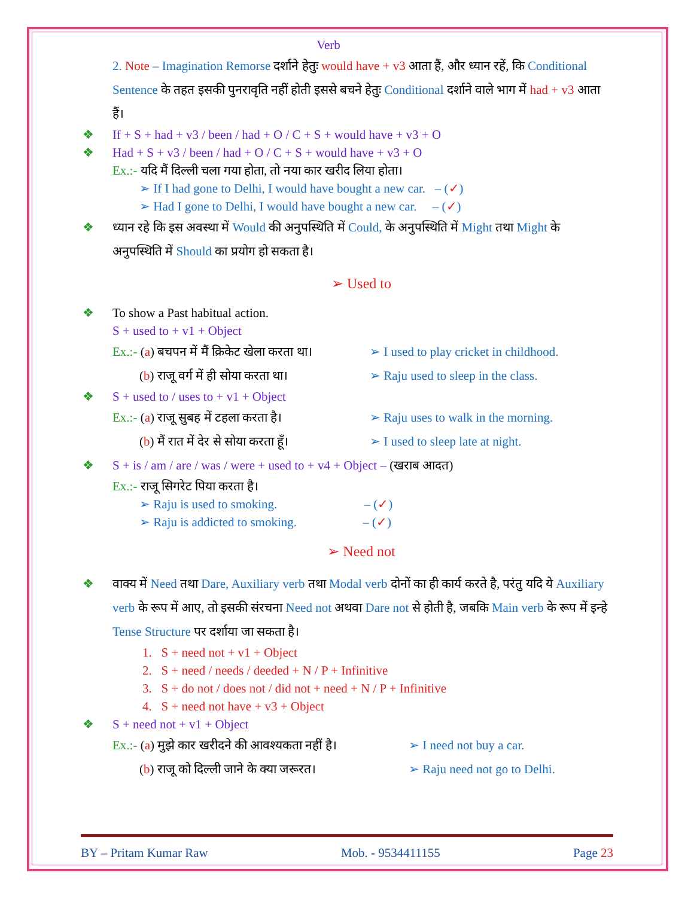Verb
2. Note – Imagination Remorse दर्शाने हेतुः would have + v3 आता हैं, और ध्यान रहें, कि Conditional Sentence के तहत इसकी पुनरावृति नहीं होती इससे बचने हेतुः Conditional दर्शाने वाले भाग में had + v3 आता हैं।
❖ If + S + had + v3 / been / had + O / C + S + would have + v3 + O
❖ Had + S + v3 / been / had + O / C + S + would have + v3 + O
Ex.:- यदि मैं दिल्ली चला गया होता, तो नया कार खरीद लिया होता।
➢ If I had gone to Delhi, I would have bought a new car. – (✓)
➢ Had I gone to Delhi, I would have bought a new car. – (✓)
❖ ध्यान रहे कि इस अवस्था में Would की अनुपस्थिति में Could, के अनुपस्थिति में Might तथा Might के अनुपस्थिति में Should का प्रयोग हो सकता है।
➢ Used to
❖ To show a Past habitual action.
S + used to + v1 + Object
Ex.:- (a) बचपन में मैं क्रिकेट खेला करता था। ➢ I used to play cricket in childhood.
(b) राजू वर्ग में ही सोया करता था। ➢ Raju used to sleep in the class.
❖ S + used to / uses to + v1 + Object
Ex.:- (a) राजू सुबह में टहला करता है। ➢ Raju uses to walk in the morning.
(b) मैं रात में देर से सोया करता हूँ। ➢ I used to sleep late at night.
❖ S + is / am / are / was / were + used to + v4 + Object – (खराब आदत)
Ex.:- राजू सिगरेट पिया करता है।
➢ Raju is used to smoking. – (✓)
➢ Raju is addicted to smoking. – (✓)
➢ Need not
❖ वाक्य में Need तथा Dare, Auxiliary verb तथा Modal verb दोनों का ही कार्य करते है, परंतु यदि ये Auxiliary verb के रूप में आए, तो इसकी संरचना Need not अथवा Dare not से होती है, जबकि Main verb के रूप में इन्हे Tense Structure पर दर्शाया जा सकता है।
1. S + need not + v1 + Object
2. S + need / needs / deeded + N / P + Infinitive
3. S + do not / does not / did not + need + N / P + Infinitive
4. S + need not have + v3 + Object
❖ S + need not + v1 + Object
Ex.:- (a) मुझे कार खरीदने की आवश्यकता नहीं है। ➢ I need not buy a car.
(b) राजू को दिल्ली जाने के क्या जरूरत। ➢ Raju need not go to Delhi.
BY – Pritam Kumar Raw Mob. - 9534411155 Page 23